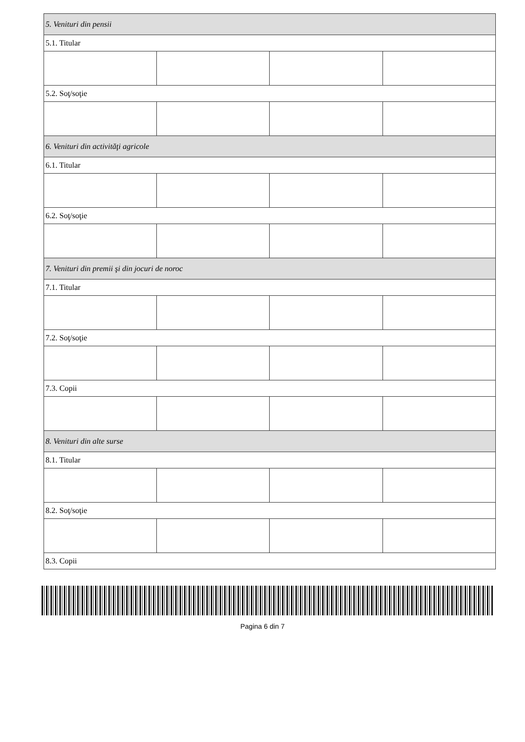| 5. Venituri din pensii | | | |
| 5.1. Titular | | | |
| 5.2. Soţ/soţie | | | |
| 6. Venituri din activităţi agricole | | | |
| 6.1. Titular | | | |
| 6.2. Soţ/soţie | | | |
| 7. Venituri din premii şi din jocuri de noroc | | | |
| 7.1. Titular | | | |
| 7.2. Soţ/soţie | | | |
| 7.3. Copii | | | |
| 8. Venituri din alte surse | | | |
| 8.1. Titular | | | |
| 8.2. Soţ/soţie | | | |
| 8.3. Copii | | | |
Pagina 6 din 7